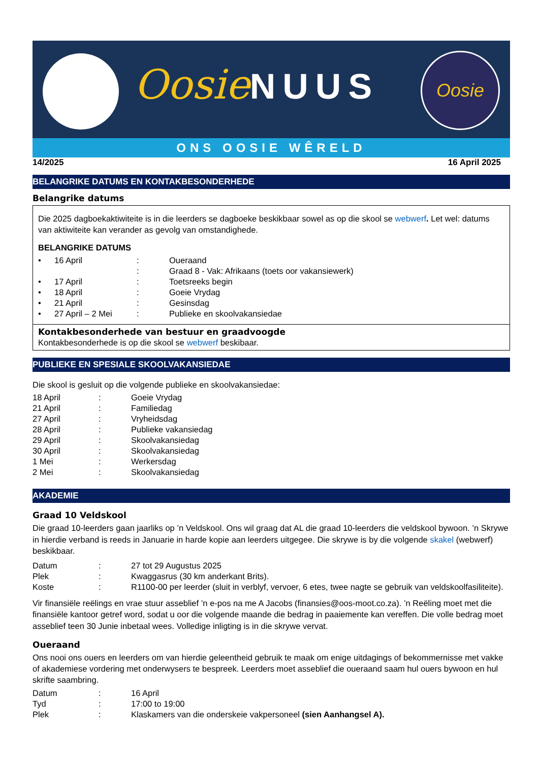OosieNUUS Oosie
ONS OOSIE WÊRELD
14/2025 16 April 2025
BELANGRIKE DATUMS EN KONTAKBESONDERHEDE
Belangrike datums
Die 2025 dagboekaktiwiteite is in die leerders se dagboeke beskikbaar sowel as op die skool se webwerf. Let wel: datums van aktiwiteite kan verander as gevolg van omstandighede.
BELANGRIKE DATUMS
| • | 16 April | : | Oueraand |
| | | : | Graad 8 - Vak: Afrikaans (toets oor vakansiewerk) |
| • | 17 April | : | Toetsreeks begin |
| • | 18 April | : | Goeie Vrydag |
| • | 21 April | : | Gesinsdag |
| • | 27 April – 2 Mei | : | Publieke en skoolvakansiedae |
Kontakbesonderhede van bestuur en graadvoogde
Kontakbesonderhede is op die skool se webwerf beskibaar.
PUBLIEKE EN SPESIALE SKOOLVAKANSIEDAE
Die skool is gesluit op die volgende publieke en skoolvakansiedae:
| 18 April | : | Goeie Vrydag |
| 21 April | : | Familiedag |
| 27 April | : | Vryheidsdag |
| 28 April | : | Publieke vakansiedag |
| 29 April | : | Skoolvakansiedag |
| 30 April | : | Skoolvakansiedag |
| 1 Mei | : | Werkersdag |
| 2 Mei | : | Skoolvakansiedag |
AKADEMIE
Graad 10 Veldskool
Die graad 10-leerders gaan jaarliks op ’n Veldskool. Ons wil graag dat AL die graad 10-leerders die veldskool bywoon. ’n Skrywe in hierdie verband is reeds in Januarie in harde kopie aan leerders uitgegee. Die skrywe is by die volgende skakel (webwerf) beskikbaar.
| Datum | : | 27 tot 29 Augustus 2025 |
| Plek | : | Kwaggasrus (30 km anderkant Brits). |
| Koste | : | R1100-00 per leerder (sluit in verblyf, vervoer, 6 etes, twee nagte se gebruik van veldskoolfasiliteite). |
Vir finansiële reëlings en vrae stuur asseblief ’n e-pos na me A Jacobs (finansies@oos-moot.co.za). ’n Reëling moet met die finansiële kantoor getref word, sodat u oor die volgende maande die bedrag in paaiemente kan vereffen. Die volle bedrag moet asseblief teen 30 Junie inbetaal wees. Volledige inligting is in die skrywe vervat.
Oueraand
Ons nooi ons ouers en leerders om van hierdie geleentheid gebruik te maak om enige uitdagings of bekommernisse met vakke of akademiese vordering met onderwysers te bespreek. Leerders moet asseblief die oueraand saam hul ouers bywoon en hul skrifte saambring.
| Datum | : | 16 April |
| Tyd | : | 17:00 to 19:00 |
| Plek | : | Klaskamers van die onderskeie vakpersoneel (sien Aanhangsel A). |